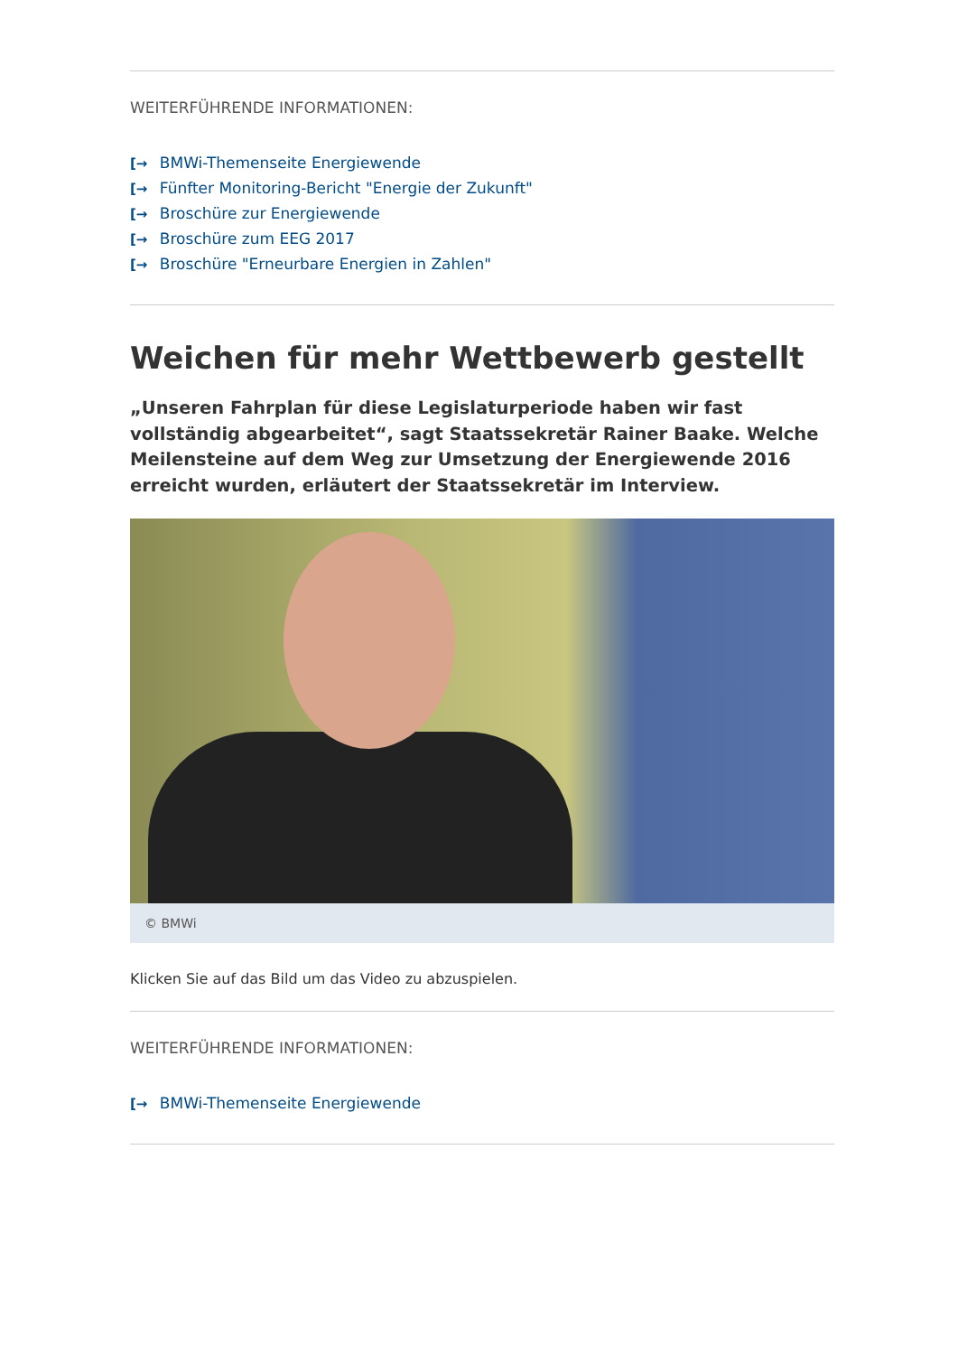WEITERFÜHRENDE INFORMATIONEN:
[→ BMWi-Themenseite Energiewende
[→ Fünfter Monitoring-Bericht "Energie der Zukunft"
[→ Broschüre zur Energiewende
[→ Broschüre zum EEG 2017
[→ Broschüre "Erneurbare Energien in Zahlen"
Weichen für mehr Wettbewerb gestellt
„Unseren Fahrplan für diese Legislaturperiode haben wir fast vollständig abgearbeitet“, sagt Staatssekretär Rainer Baake. Welche Meilensteine auf dem Weg zur Umsetzung der Energiewende 2016 erreicht wurden, erläutert der Staatssekretär im Interview.
© BMWi
Klicken Sie auf das Bild um das Video zu abzuspielen.
WEITERFÜHRENDE INFORMATIONEN:
[→ BMWi-Themenseite Energiewende